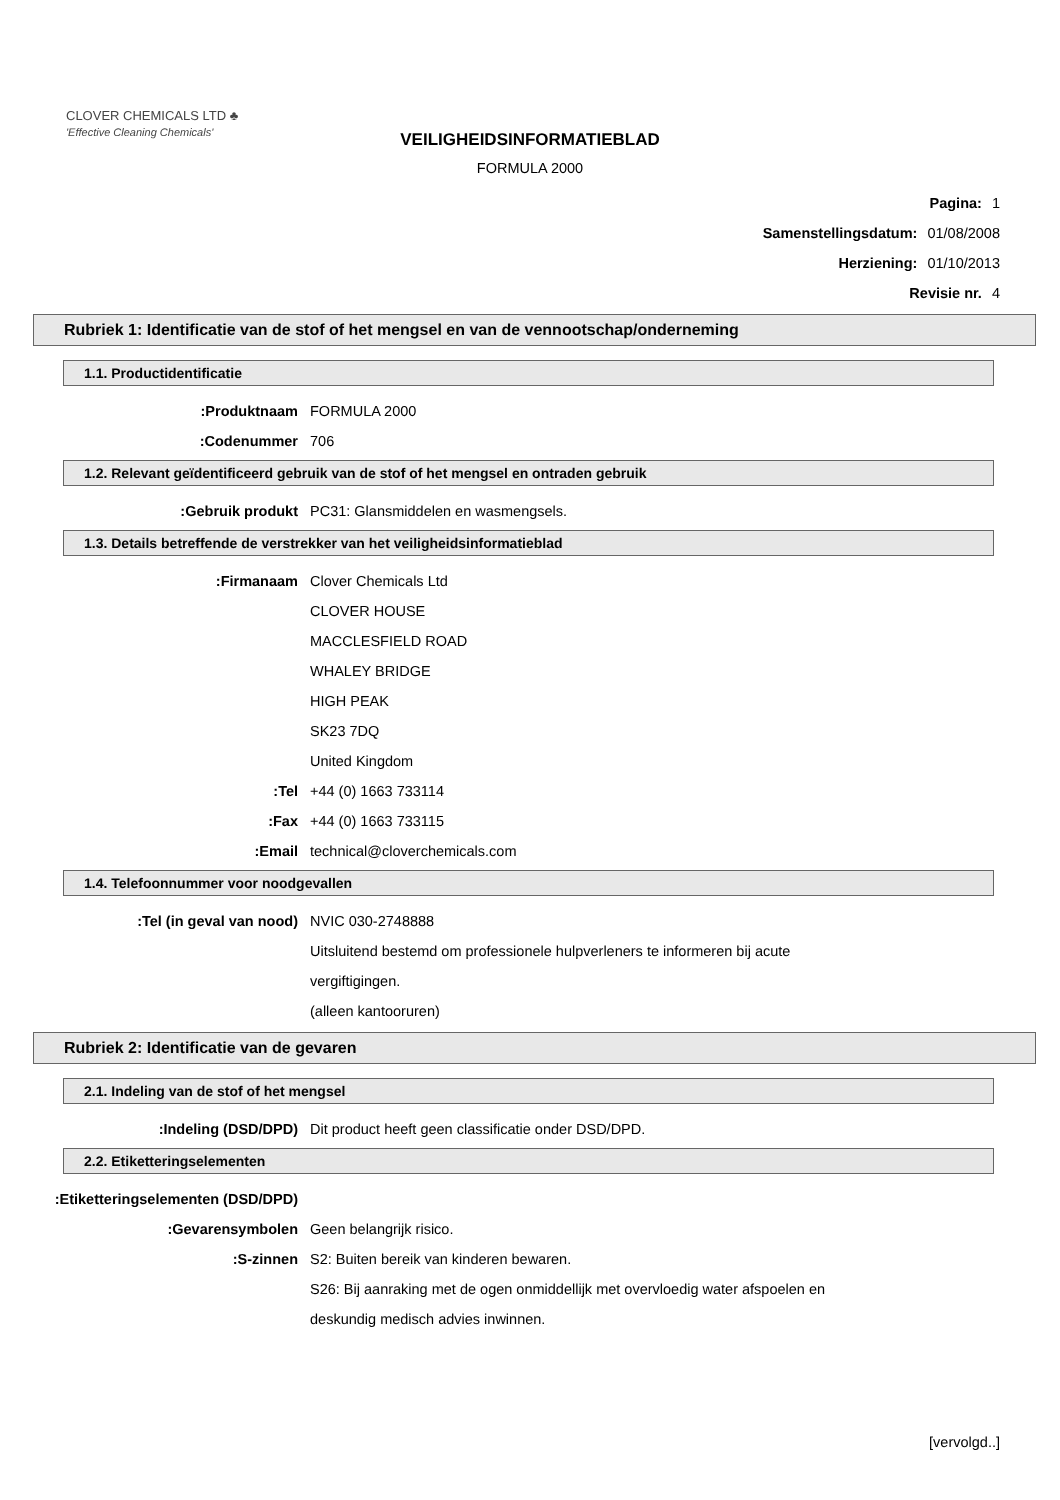CLOVER CHEMICALS LTD ♣
'Effective Cleaning Chemicals'
VEILIGHEIDSINFORMATIEBLAD
FORMULA 2000
Pagina: 1
Samenstellingsdatum: 01/08/2008
Herziening: 01/10/2013
Revisie nr. 4
Rubriek 1: Identificatie van de stof of het mengsel en van de vennootschap/onderneming
1.1. Productidentificatie
Produktnaam: FORMULA 2000
Codenummer: 706
1.2. Relevant geïdentificeerd gebruik van de stof of het mengsel en ontraden gebruik
Gebruik produkt: PC31: Glansmiddelen en wasmengsels.
1.3. Details betreffende de verstrekker van het veiligheidsinformatieblad
Firmanaam: Clover Chemicals Ltd
CLOVER HOUSE
MACCLESFIELD ROAD
WHALEY BRIDGE
HIGH PEAK
SK23 7DQ
United Kingdom
Tel: +44 (0) 1663 733114
Fax: +44 (0) 1663 733115
Email: technical@cloverchemicals.com
1.4. Telefoonnummer voor noodgevallen
Tel (in geval van nood): NVIC 030-2748888
Uitsluitend bestemd om professionele hulpverleners te informeren bij acute
vergiftigingen.
(alleen kantooruren)
Rubriek 2: Identificatie van de gevaren
2.1. Indeling van de stof of het mengsel
Indeling (DSD/DPD): Dit product heeft geen classificatie onder DSD/DPD.
2.2. Etiketteringselementen
Etiketteringselementen (DSD/DPD):
Gevarensymbolen: Geen belangrijk risico.
S-zinnen: S2: Buiten bereik van kinderen bewaren.
S26: Bij aanraking met de ogen onmiddellijk met overvloedig water afspoelen en
deskundig medisch advies inwinnen.
[vervolgd..]